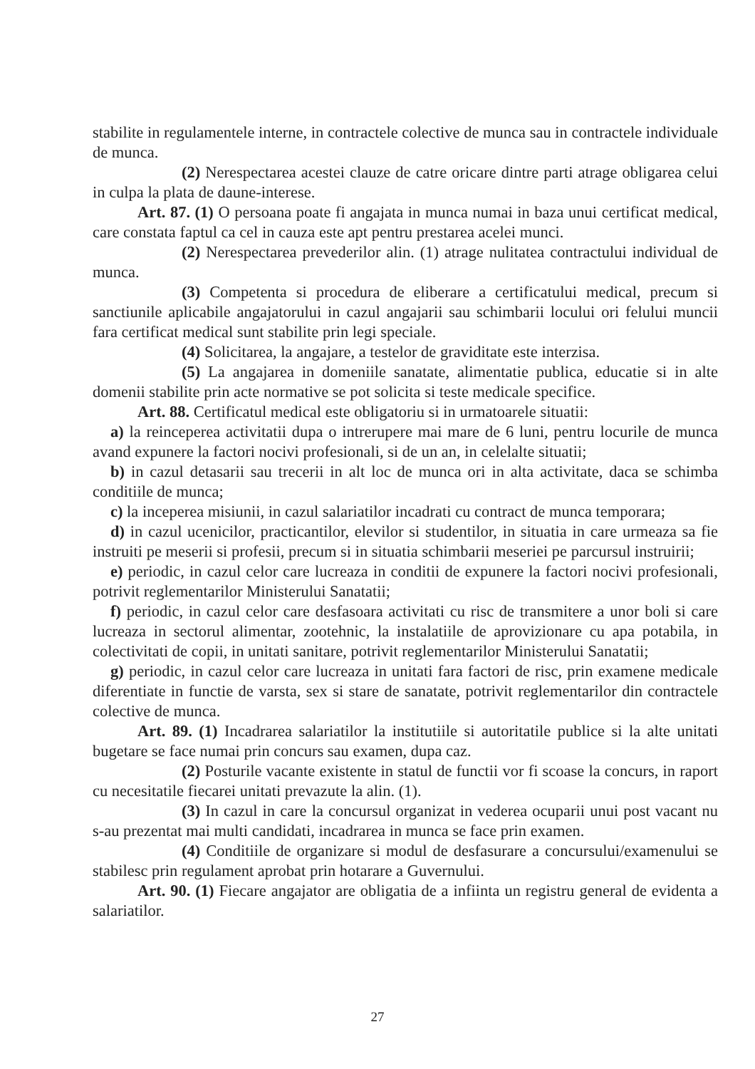stabilite in regulamentele interne, in contractele colective de munca sau in contractele individuale de munca.
(2) Nerespectarea acestei clauze de catre oricare dintre parti atrage obligarea celui in culpa la plata de daune-interese.
Art. 87. (1) O persoana poate fi angajata in munca numai in baza unui certificat medical, care constata faptul ca cel in cauza este apt pentru prestarea acelei munci.
(2) Nerespectarea prevederilor alin. (1) atrage nulitatea contractului individual de munca.
(3) Competenta si procedura de eliberare a certificatului medical, precum si sanctiunile aplicabile angajatorului in cazul angajarii sau schimbarii locului ori felului muncii fara certificat medical sunt stabilite prin legi speciale.
(4) Solicitarea, la angajare, a testelor de graviditate este interzisa.
(5) La angajarea in domeniile sanatate, alimentatie publica, educatie si in alte domenii stabilite prin acte normative se pot solicita si teste medicale specifice.
Art. 88. Certificatul medical este obligatoriu si in urmatoarele situatii:
a) la reinceperea activitatii dupa o intrerupere mai mare de 6 luni, pentru locurile de munca avand expunere la factori nocivi profesionali, si de un an, in celelalte situatii;
b) in cazul detasarii sau trecerii in alt loc de munca ori in alta activitate, daca se schimba conditiile de munca;
c) la inceperea misiunii, in cazul salariatilor incadrati cu contract de munca temporara;
d) in cazul ucenicilor, practicantilor, elevilor si studentilor, in situatia in care urmeaza sa fie instruiti pe meserii si profesii, precum si in situatia schimbarii meseriei pe parcursul instruirii;
e) periodic, in cazul celor care lucreaza in conditii de expunere la factori nocivi profesionali, potrivit reglementarilor Ministerului Sanatatii;
f) periodic, in cazul celor care desfasoara activitati cu risc de transmitere a unor boli si care lucreaza in sectorul alimentar, zootehnic, la instalatiile de aprovizionare cu apa potabila, in colectivitati de copii, in unitati sanitare, potrivit reglementarilor Ministerului Sanatatii;
g) periodic, in cazul celor care lucreaza in unitati fara factori de risc, prin examene medicale diferentiate in functie de varsta, sex si stare de sanatate, potrivit reglementarilor din contractele colective de munca.
Art. 89. (1) Incadrarea salariatilor la institutiile si autoritatile publice si la alte unitati bugetare se face numai prin concurs sau examen, dupa caz.
(2) Posturile vacante existente in statul de functii vor fi scoase la concurs, in raport cu necesitatile fiecarei unitati prevazute la alin. (1).
(3) In cazul in care la concursul organizat in vederea ocuparii unui post vacant nu s-au prezentat mai multi candidati, incadrarea in munca se face prin examen.
(4) Conditiile de organizare si modul de desfasurare a concursului/examenului se stabilesc prin regulament aprobat prin hotarare a Guvernului.
Art. 90. (1) Fiecare angajator are obligatia de a infiinta un registru general de evidenta a salariatilor.
27